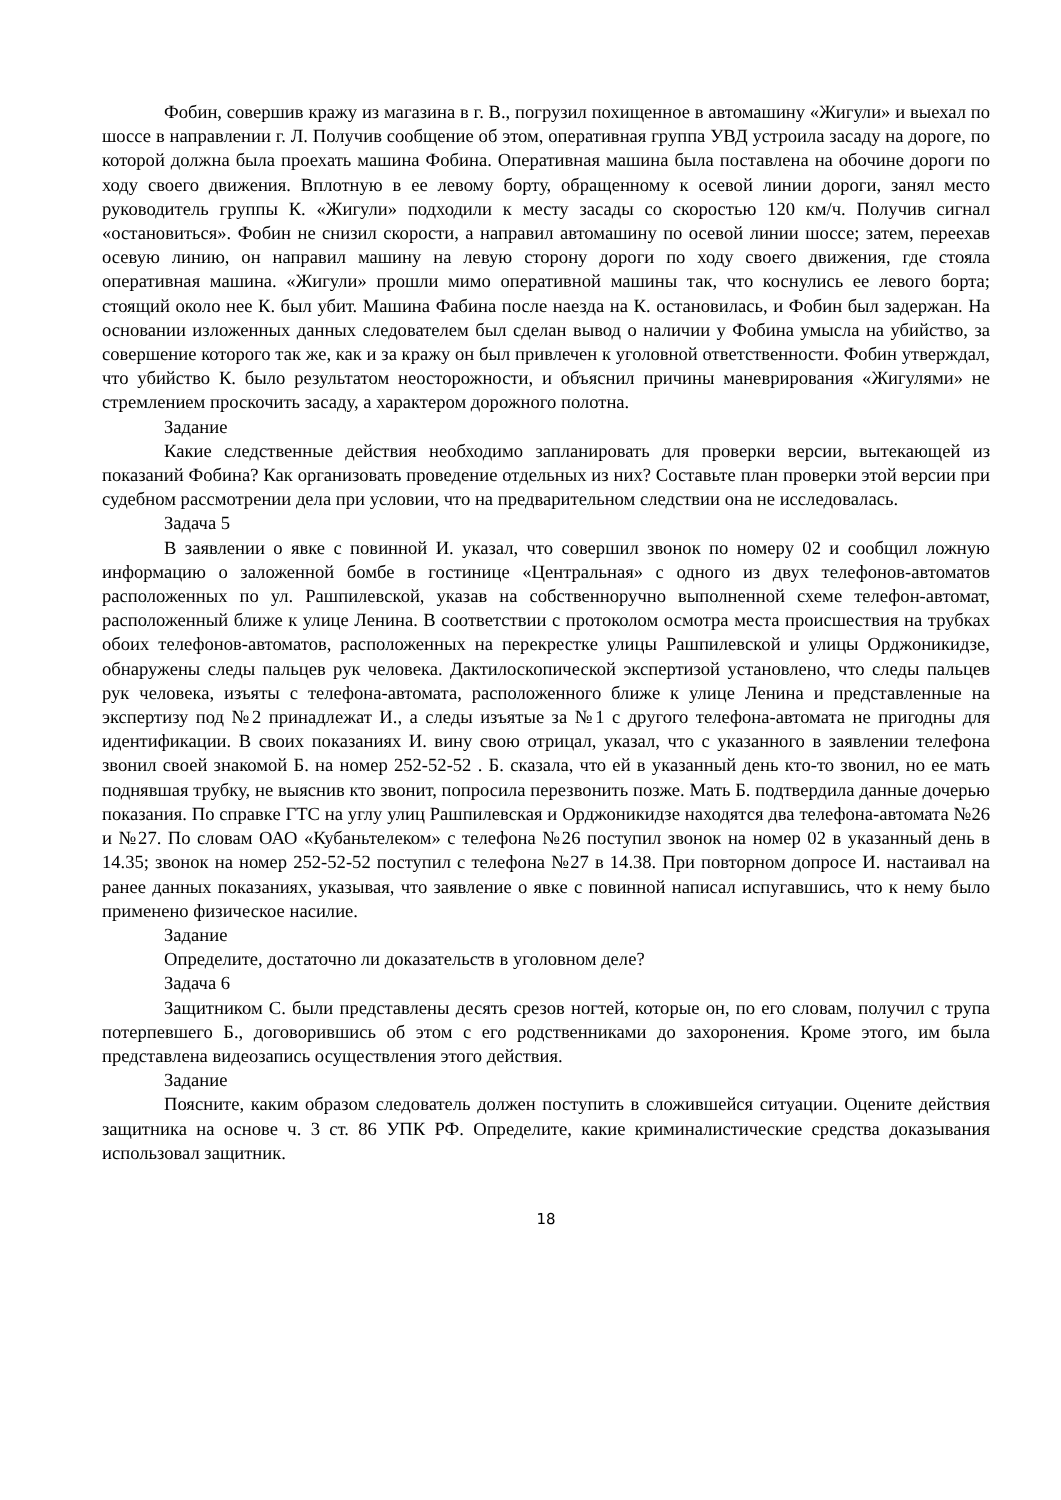Фобин, совершив кражу из магазина в г. В., погрузил похищенное в автомашину «Жигули» и выехал по шоссе в направлении г. Л. Получив сообщение об этом, оперативная группа УВД устроила засаду на дороге, по которой должна была проехать машина Фобина. Оперативная машина была поставлена на обочине дороги по ходу своего движения. Вплотную в ее левому борту, обращенному к осевой линии дороги, занял место руководитель группы К. «Жигули» подходили к месту засады со скоростью 120 км/ч. Получив сигнал «остановиться». Фобин не снизил скорости, а направил автомашину по осевой линии шоссе; затем, переехав осевую линию, он направил машину на левую сторону дороги по ходу своего движения, где стояла оперативная машина. «Жигули» прошли мимо оперативной машины так, что коснулись ее левого борта; стоящий около нее К. был убит. Машина Фабина после наезда на К. остановилась, и Фобин был задержан. На основании изложенных данных следователем был сделан вывод о наличии у Фобина умысла на убийство, за совершение которого так же, как и за кражу он был привлечен к уголовной ответственности. Фобин утверждал, что убийство К. было результатом неосторожности, и объяснил причины маневрирования «Жигулями» не стремлением проскочить засаду, а характером дорожного полотна.
Задание
Какие следственные действия необходимо запланировать для проверки версии, вытекающей из показаний Фобина? Как организовать проведение отдельных из них? Составьте план проверки этой версии при судебном рассмотрении дела при условии, что на предварительном следствии она не исследовалась.
Задача 5
В заявлении о явке с повинной И. указал, что совершил звонок по номеру 02 и сообщил ложную информацию о заложенной бомбе в гостинице «Центральная» с одного из двух телефонов-автоматов расположенных по ул. Рашпилевской, указав на собственноручно выполненной схеме телефон-автомат, расположенный ближе к улице Ленина. В соответствии с протоколом осмотра места происшествия на трубках обоих телефонов-автоматов, расположенных на перекрестке улицы Рашпилевской и улицы Орджоникидзе, обнаружены следы пальцев рук человека. Дактилоскопической экспертизой установлено, что следы пальцев рук человека, изъяты с телефона-автомата, расположенного ближе к улице Ленина и представленные на экспертизу под №2 принадлежат И., а следы изъятые за №1 с другого телефона-автомата не пригодны для идентификации. В своих показаниях И. вину свою отрицал, указал, что с указанного в заявлении телефона звонил своей знакомой Б. на номер 252-52-52 . Б. сказала, что ей в указанный день кто-то звонил, но ее мать поднявшая трубку, не выяснив кто звонит, попросила перезвонить позже. Мать Б. подтвердила данные дочерью показания. По справке ГТС на углу улиц Рашпилевская и Орджоникидзе находятся два телефона-автомата №26 и №27. По словам ОАО «Кубаньтелеком» с телефона №26 поступил звонок на номер 02 в указанный день в 14.35; звонок на номер 252-52-52 поступил с телефона №27 в 14.38. При повторном допросе И. настаивал на ранее данных показаниях, указывая, что заявление о явке с повинной написал испугавшись, что к нему было применено физическое насилие.
Задание
Определите, достаточно ли доказательств в уголовном деле?
Задача 6
Защитником С. были представлены десять срезов ногтей, которые он, по его словам, получил с трупа потерпевшего Б., договорившись об этом с его родственниками до захоронения. Кроме этого, им была представлена видеозапись осуществления этого действия.
Задание
Поясните, каким образом следователь должен поступить в сложившейся ситуации. Оцените действия защитника на основе ч. 3 ст. 86 УПК РФ. Определите, какие криминалистические средства доказывания использовал защитник.
18